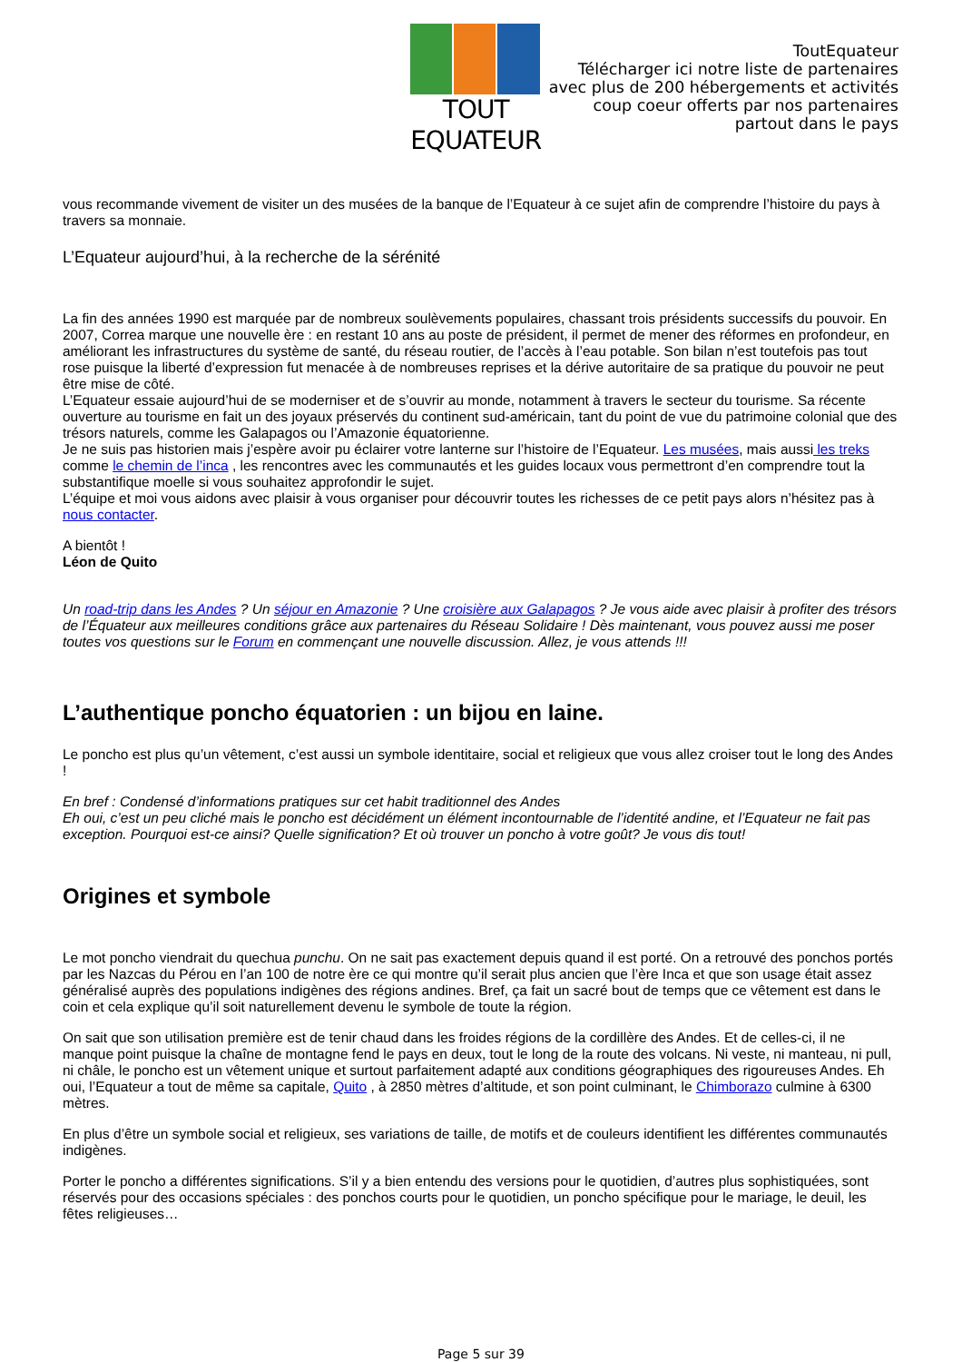TOUT EQUATEUR
ToutEquateur
Télécharger ici notre liste de partenaires
avec plus de 200 hébergements et activités
coup coeur offerts par nos partenaires
partout dans le pays
vous recommande vivement de visiter un des musées de la banque de l’Equateur à ce sujet afin de comprendre l’histoire du pays à travers sa monnaie.
L’Equateur aujourd’hui, à la recherche de la sérénité
La fin des années 1990 est marquée par de nombreux soulèvements populaires, chassant trois présidents successifs du pouvoir. En 2007, Correa marque une nouvelle ère : en restant 10 ans au poste de président, il permet de mener des réformes en profondeur, en améliorant les infrastructures du système de santé, du réseau routier, de l’accès à l’eau potable. Son bilan n’est toutefois pas tout rose puisque la liberté d’expression fut menacée à de nombreuses reprises et la dérive autoritaire de sa pratique du pouvoir ne peut être mise de côté.
L’Equateur essaie aujourd’hui de se moderniser et de s’ouvrir au monde, notamment à travers le secteur du tourisme. Sa récente ouverture au tourisme en fait un des joyaux préservés du continent sud-américain, tant du point de vue du patrimoine colonial que des trésors naturels, comme les Galapagos ou l’Amazonie équatorienne.
Je ne suis pas historien mais j’espère avoir pu éclairer votre lanterne sur l’histoire de l’Equateur. Les musées, mais aussi les treks comme le chemin de l’inca , les rencontres avec les communautés et les guides locaux vous permettront d’en comprendre tout la substantifique moelle si vous souhaitez approfondir le sujet.
L’équipe et moi vous aidons avec plaisir à vous organiser pour découvrir toutes les richesses de ce petit pays alors n’hésitez pas à nous contacter.
A bientôt !
Léon de Quito
Un road-trip dans les Andes ? Un séjour en Amazonie ? Une croisière aux Galapagos ? Je vous aide avec plaisir à profiter des trésors de l’Équateur aux meilleures conditions grâce aux partenaires du Réseau Solidaire ! Dès maintenant, vous pouvez aussi me poser toutes vos questions sur le Forum en commençant une nouvelle discussion. Allez, je vous attends !!!
L’authentique poncho équatorien : un bijou en laine.
Le poncho est plus qu’un vêtement, c’est aussi un symbole identitaire, social et religieux que vous allez croiser tout le long des Andes !
En bref : Condensé d’informations pratiques sur cet habit traditionnel des Andes
Eh oui, c’est un peu cliché mais le poncho est décidément un élément incontournable de l’identité andine, et l’Equateur ne fait pas exception. Pourquoi est-ce ainsi? Quelle signification? Et où trouver un poncho à votre goût? Je vous dis tout!
Origines et symbole
Le mot poncho viendrait du quechua punchu. On ne sait pas exactement depuis quand il est porté. On a retrouvé des ponchos portés par les Nazcas du Pérou en l’an 100 de notre ère ce qui montre qu’il serait plus ancien que l’ère Inca et que son usage était assez généralisé auprès des populations indigènes des régions andines. Bref, ça fait un sacré bout de temps que ce vêtement est dans le coin et cela explique qu’il soit naturellement devenu le symbole de toute la région.
On sait que son utilisation première est de tenir chaud dans les froides régions de la cordillère des Andes. Et de celles-ci, il ne manque point puisque la chaîne de montagne fend le pays en deux, tout le long de la route des volcans. Ni veste, ni manteau, ni pull, ni châle, le poncho est un vêtement unique et surtout parfaitement adapté aux conditions géographiques des rigoureuses Andes. Eh oui, l’Equateur a tout de même sa capitale, Quito , à 2850 mètres d’altitude, et son point culminant, le Chimborazo culmine à 6300 mètres.
En plus d’être un symbole social et religieux, ses variations de taille, de motifs et de couleurs identifient les différentes communautés indigènes.
Porter le poncho a différentes significations. S’il y a bien entendu des versions pour le quotidien, d’autres plus sophistiquées, sont réservés pour des occasions spéciales : des ponchos courts pour le quotidien, un poncho spécifique pour le mariage, le deuil, les fêtes religieuses…
Page 5 sur 39